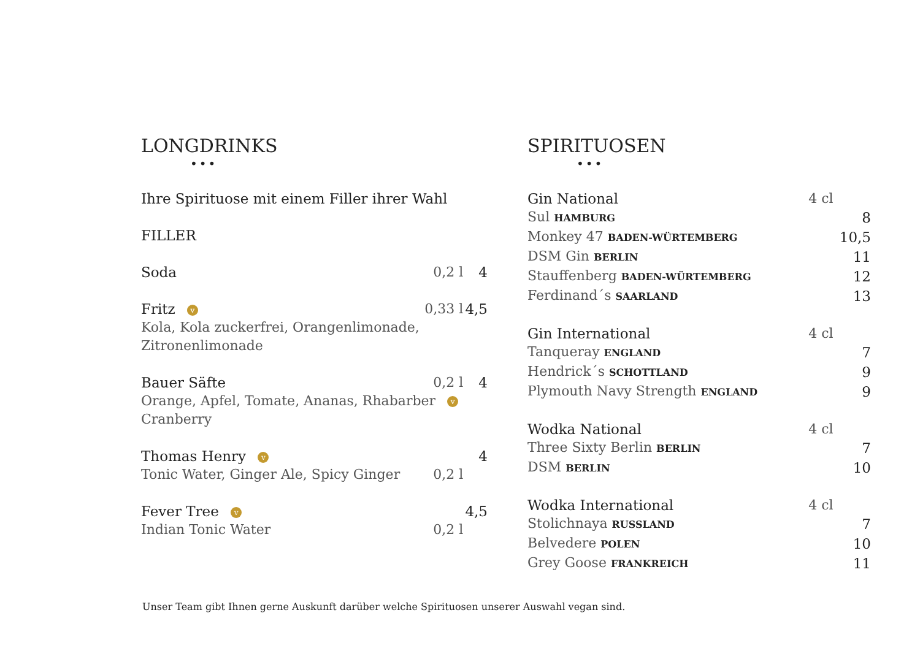LONGDRINKS
•••
| Ihre Spirituose mit einem Filler ihrer Wahl | | |
| FILLER | | |
| Soda | 0,2 l | 4 |
| Fritz v | 0,33 l | 4,5 |
| Kola, Kola zuckerfrei, Orangenlimonade, Zitronenlimonade | | |
| Bauer Säfte | 0,2 l | 4 |
| Orange, Apfel, Tomate, Ananas, Rhabarber v Cranberry | | |
| Thomas Henry v | | 4 |
| Tonic Water, Ginger Ale, Spicy Ginger | 0,2 l | |
| Fever Tree v | | 4,5 |
| Indian Tonic Water | 0,2 l | |
SPIRITUOSEN
•••
| Gin National | 4 cl | |
| Sul HAMBURG | | 8 |
| Monkey 47 BADEN-WÜRTEMBERG | | 10,5 |
| DSM Gin BERLIN | | 11 |
| Stauffenberg BADEN-WÜRTEMBERG | | 12 |
| Ferdinand´s SAARLAND | | 13 |
| Gin International | 4 cl | |
| Tanqueray ENGLAND | | 7 |
| Hendrick´s SCHOTTLAND | | 9 |
| Plymouth Navy Strength ENGLAND | | 9 |
| Wodka National | 4 cl | |
| Three Sixty Berlin BERLIN | | 7 |
| DSM BERLIN | | 10 |
| Wodka International | 4 cl | |
| Stolichnaya RUSSLAND | | 7 |
| Belvedere POLEN | | 10 |
| Grey Goose FRANKREICH | | 11 |
Unser Team gibt Ihnen gerne Auskunft darüber welche Spirituosen unserer Auswahl vegan sind.